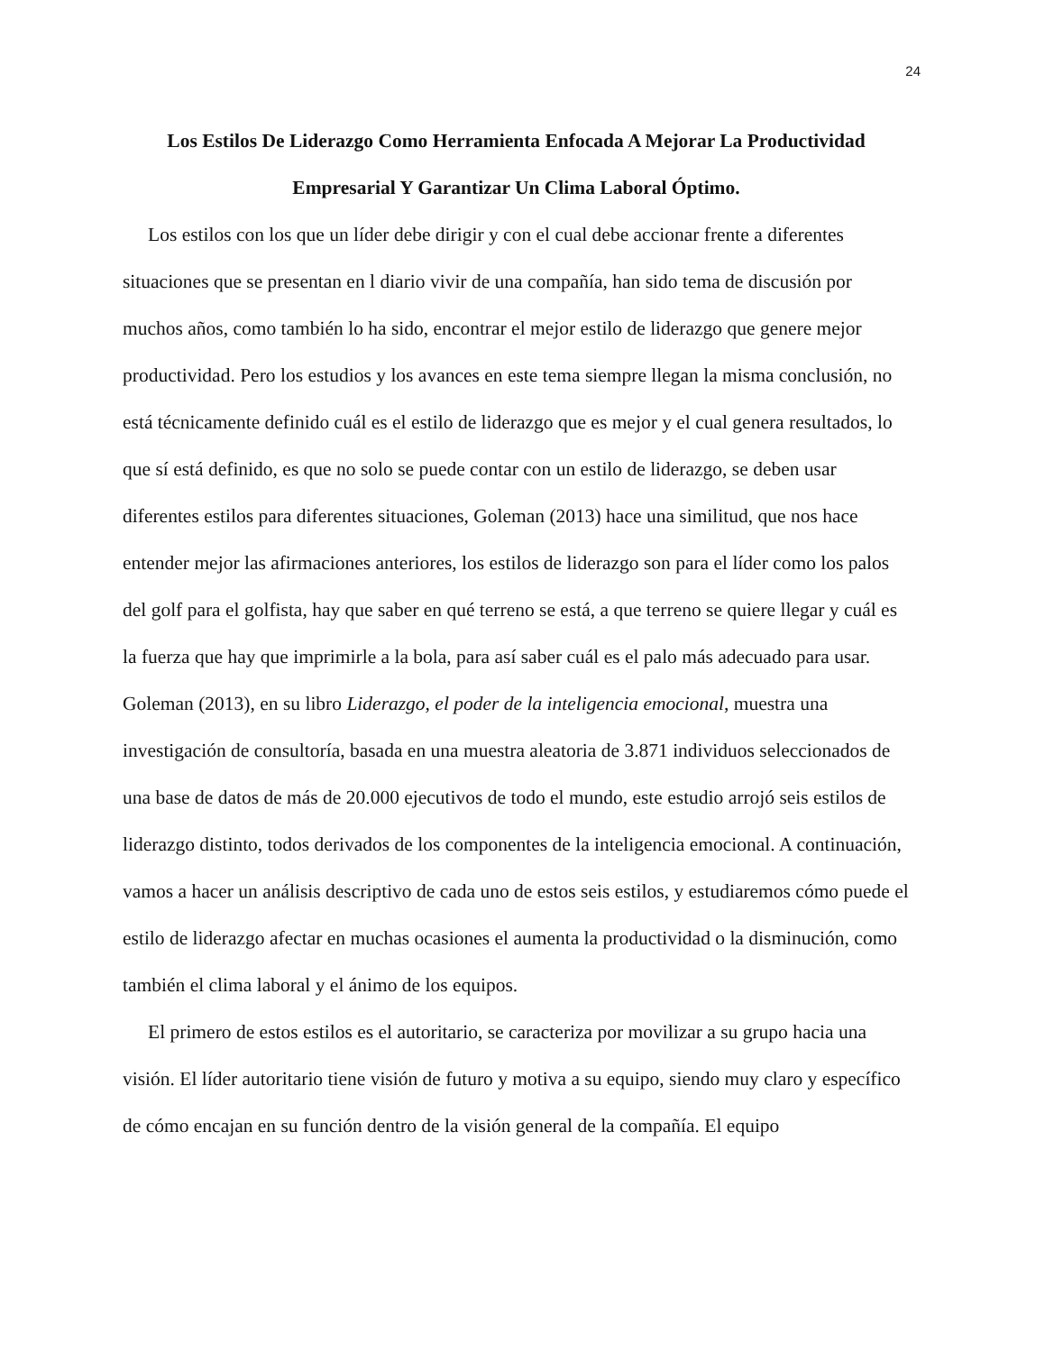24
Los Estilos De Liderazgo Como Herramienta Enfocada A Mejorar La Productividad Empresarial Y Garantizar Un Clima Laboral Óptimo.
Los estilos con los que un líder debe dirigir y con el cual debe accionar frente a diferentes situaciones que se presentan en l diario vivir de una compañía, han sido tema de discusión por muchos años, como también lo ha sido, encontrar el mejor estilo de liderazgo que genere mejor productividad. Pero los estudios y los avances en este tema siempre llegan la misma conclusión, no está técnicamente definido cuál es el estilo de liderazgo que es mejor y el cual genera resultados, lo que sí está definido, es que no solo se puede contar con un estilo de liderazgo, se deben usar diferentes estilos para diferentes situaciones, Goleman (2013) hace una similitud, que nos hace entender mejor las afirmaciones anteriores, los estilos de liderazgo son para el líder como los palos del golf para el golfista, hay que saber en qué terreno se está, a que terreno se quiere llegar y cuál es la fuerza que hay que imprimirle a la bola, para así saber cuál es el palo más adecuado para usar. Goleman (2013), en su libro Liderazgo, el poder de la inteligencia emocional, muestra una investigación de consultoría, basada en una muestra aleatoria de 3.871 individuos seleccionados de una base de datos de más de 20.000 ejecutivos de todo el mundo, este estudio arrojó seis estilos de liderazgo distinto, todos derivados de los componentes de la inteligencia emocional. A continuación, vamos a hacer un análisis descriptivo de cada uno de estos seis estilos, y estudiaremos cómo puede el estilo de liderazgo afectar en muchas ocasiones el aumenta la productividad o la disminución, como también el clima laboral y el ánimo de los equipos.
El primero de estos estilos es el autoritario, se caracteriza por movilizar a su grupo hacia una visión. El líder autoritario tiene visión de futuro y motiva a su equipo, siendo muy claro y específico de cómo encajan en su función dentro de la visión general de la compañía. El equipo